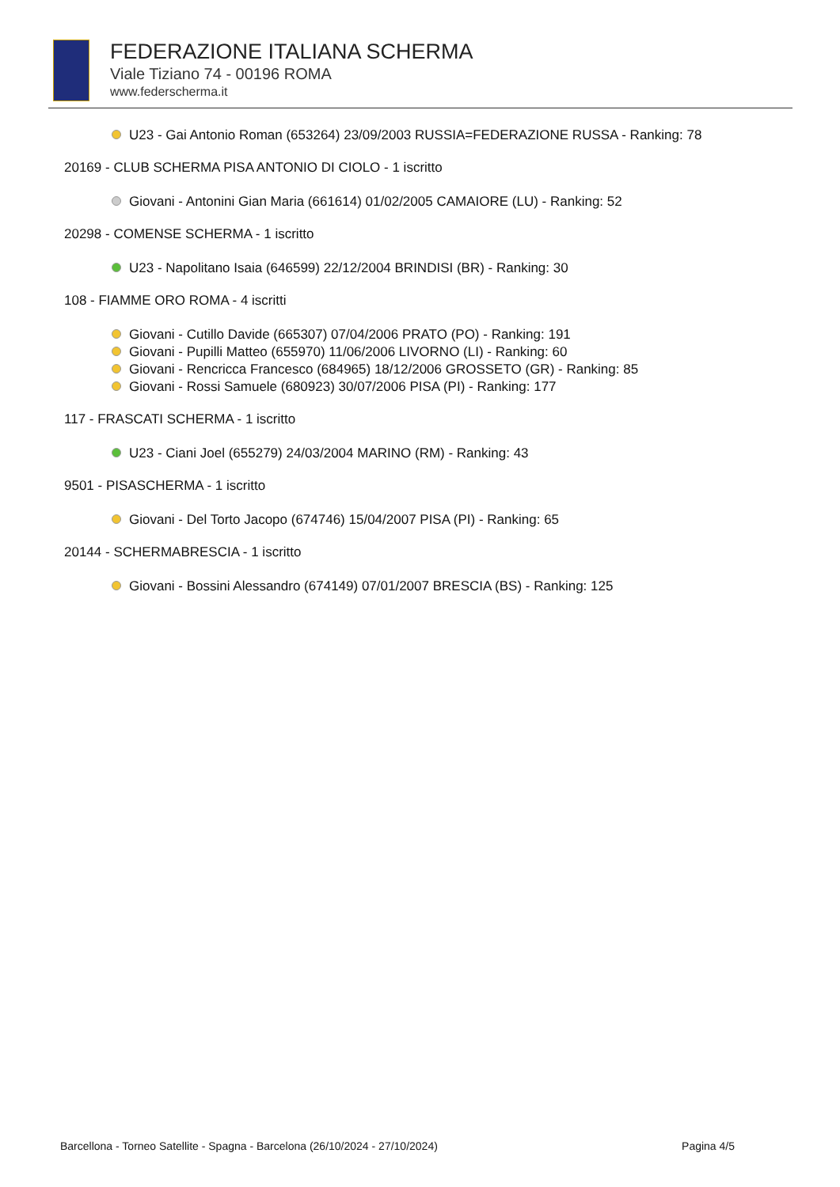FEDERAZIONE ITALIANA SCHERMA
Viale Tiziano 74 - 00196 ROMA
www.federscherma.it
U23 - Gai Antonio Roman (653264) 23/09/2003 RUSSIA=FEDERAZIONE RUSSA - Ranking: 78
20169 - CLUB SCHERMA PISA ANTONIO DI CIOLO - 1 iscritto
Giovani - Antonini Gian Maria (661614) 01/02/2005 CAMAIORE (LU) - Ranking: 52
20298 - COMENSE SCHERMA - 1 iscritto
U23 - Napolitano Isaia (646599) 22/12/2004 BRINDISI (BR) - Ranking: 30
108 - FIAMME ORO ROMA - 4 iscritti
Giovani - Cutillo Davide (665307) 07/04/2006 PRATO (PO) - Ranking: 191
Giovani - Pupilli Matteo (655970) 11/06/2006 LIVORNO (LI) - Ranking: 60
Giovani - Rencricca Francesco (684965) 18/12/2006 GROSSETO (GR) - Ranking: 85
Giovani - Rossi Samuele (680923) 30/07/2006 PISA (PI) - Ranking: 177
117 - FRASCATI SCHERMA - 1 iscritto
U23 - Ciani Joel (655279) 24/03/2004 MARINO (RM) - Ranking: 43
9501 - PISASCHERMA - 1 iscritto
Giovani - Del Torto Jacopo (674746) 15/04/2007 PISA (PI) - Ranking: 65
20144 - SCHERMABRESCIA - 1 iscritto
Giovani - Bossini Alessandro (674149) 07/01/2007 BRESCIA (BS) - Ranking: 125
Barcellona - Torneo Satellite - Spagna - Barcelona (26/10/2024 - 27/10/2024) Pagina 4/5